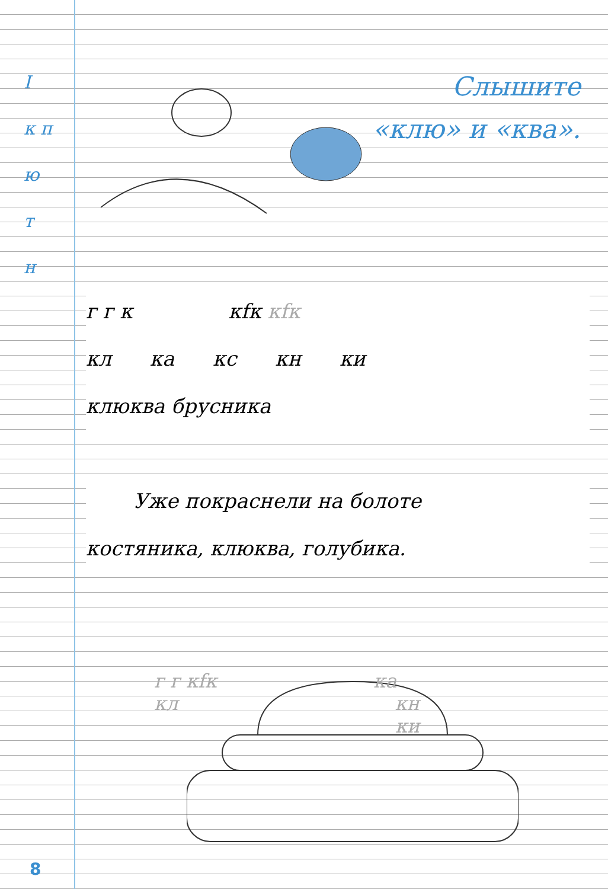I
к п
ю
т
н
Слышите
«клю» и «ква».
г г к кfк кfк
кл ка кс кн ки
клюква брусника
Уже покраснели на болоте
костяника, клюква, голубика.
г г кfк ка
кл кн
ки
8